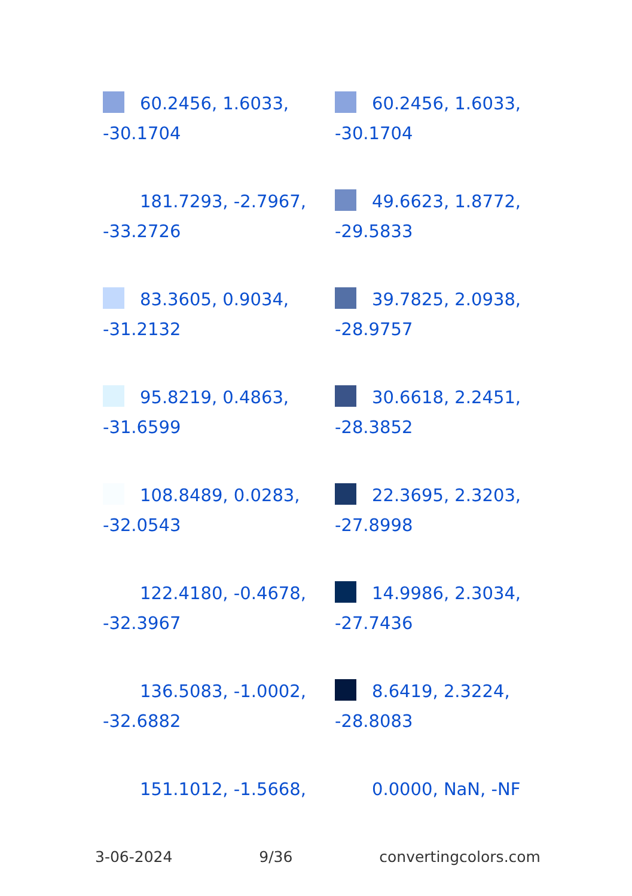60.2456, 1.6033,
-30.1704
60.2456, 1.6033,
-30.1704
181.7293, -2.7967,
-33.2726
49.6623, 1.8772,
-29.5833
83.3605, 0.9034,
-31.2132
39.7825, 2.0938,
-28.9757
95.8219, 0.4863,
-31.6599
30.6618, 2.2451,
-28.3852
108.8489, 0.0283,
-32.0543
22.3695, 2.3203,
-27.8998
122.4180, -0.4678,
-32.3967
14.9986, 2.3034,
-27.7436
136.5083, -1.0002,
-32.6882
8.6419, 2.3224,
-28.8083
151.1012, -1.5668,
0.0000, NaN, -NF
3-06-2024 9/36 convertingcolors.com